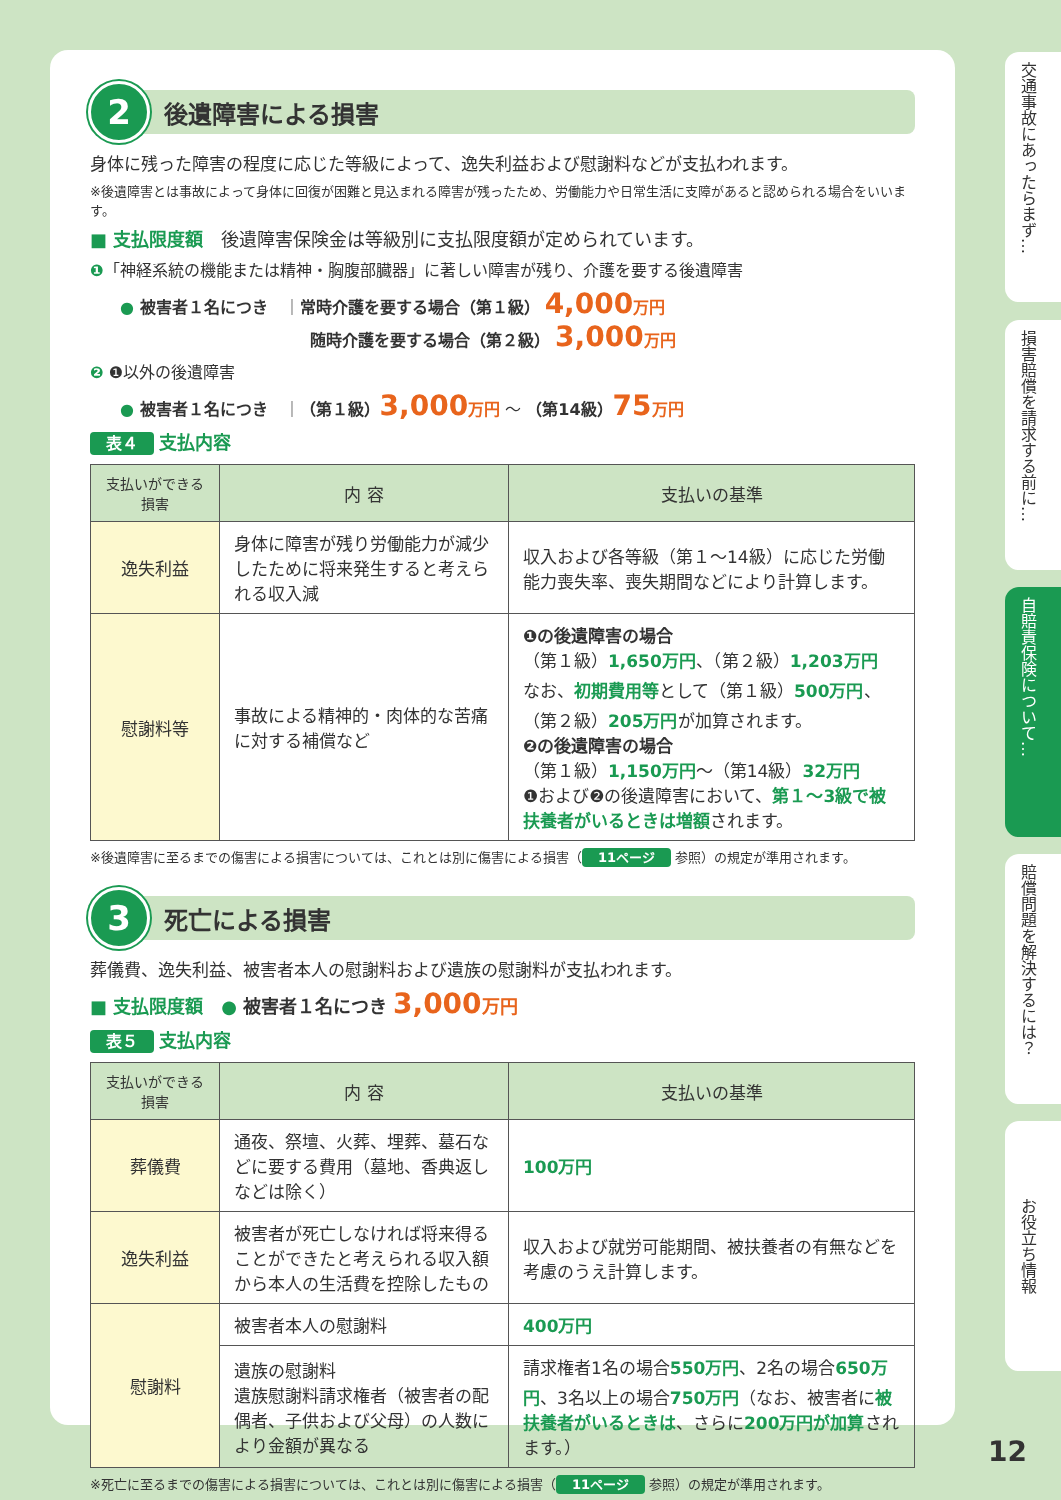2
後遺障害による損害
身体に残った障害の程度に応じた等級によって、逸失利益および慰謝料などが支払われます。
※後遺障害とは事故によって身体に回復が困難と見込まれる障害が残ったため、労働能力や日常生活に支障があると認められる場合をいいます。
■ 支払限度額　後遺障害保険金は等級別に支払限度額が定められています。
❶「神経系統の機能または精神・胸腹部臓器」に著しい障害が残り、介護を要する後遺障害
● 被害者１名につき　｜常時介護を要する場合（第１級） 4,000 万円
随時介護を要する場合（第２級） 3,000 万円
❷ ❶以外の後遺障害
● 被害者１名につき　｜（第１級）3,000 万円 ～ （第14級）75 万円
表４ 支払内容
| 支払いができる損害 | 内 容 | 支払いの基準 |
| --- | --- | --- |
| 逸失利益 | 身体に障害が残り労働能力が減少したために将来発生すると考えられる収入減 | 収入および各等級（第１～14級）に応じた労働能力喪失率、喪失期間などにより計算します。 |
| 慰謝料等 | 事故による精神的・肉体的な苦痛に対する補償など | ❶の後遺障害の場合 （第１級） 1,650万円 、（第２級） 1,203万円 なお、 初期費用等 として（第１級） 500万円 、（第２級） 205万円 が加算されます。 ❷の後遺障害の場合 （第１級） 1,150万円 ～（第14級） 32万円 ❶および❷の後遺障害において、 第１～3級で被扶養者がいるときは増額 されます。 |
※後遺障害に至るまでの傷害による損害については、これとは別に傷害による損害（ 11ページ 参照）の規定が準用されます。
3
死亡による損害
葬儀費、逸失利益、被害者本人の慰謝料および遺族の慰謝料が支払われます。
■ 支払限度額　● 被害者１名につき 3,000 万円
表５ 支払内容
| 支払いができる損害 | 内 容 | 支払いの基準 |
| --- | --- | --- |
| 葬儀費 | 通夜、祭壇、火葬、埋葬、墓石などに要する費用（墓地、香典返しなどは除く） | 100万円 |
| 逸失利益 | 被害者が死亡しなければ将来得ることができたと考えられる収入額から本人の生活費を控除したもの | 収入および就労可能期間、被扶養者の有無などを考慮のうえ計算します。 |
| 慰謝料 | 被害者本人の慰謝料 | 400万円 |
| | 遺族の慰謝料 遺族慰謝料請求権者（被害者の配偶者、子供および父母）の人数により金額が異なる | 請求権者1名の場合 550万円 、2名の場合 650万円 、3名以上の場合 750万円 （なお、被害者に 被扶養者がいるときは 、さらに 200万円が加算 されます。） |
※死亡に至るまでの傷害による損害については、これとは別に傷害による損害（ 11ページ 参照）の規定が準用されます。
交通事故にあったらまず…
損害賠償を請求する前に…
自賠責保険について…
賠償問題を解決するには？
お役立ち情報
12